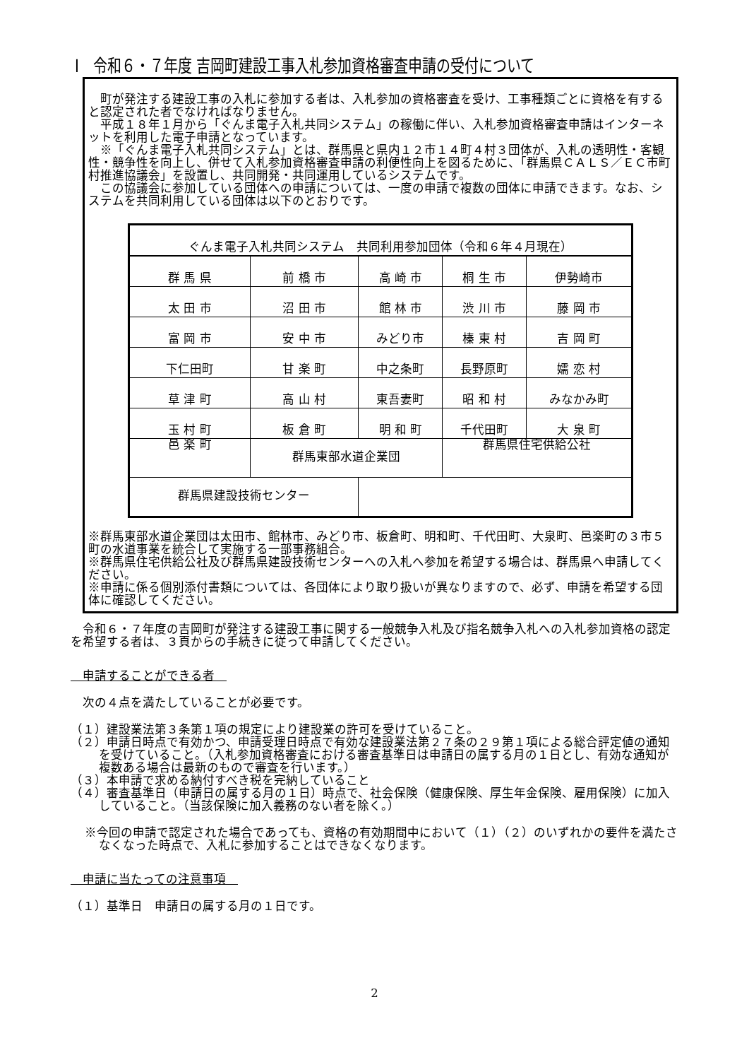Ⅰ　令和６・７年度 吉岡町建設工事入札参加資格審査申請の受付について
　町が発注する建設工事の入札に参加する者は、入札参加の資格審査を受け、工事種類ごとに資格を有すると認定された者でなければなりません。
　平成１８年１月から「ぐんま電子入札共同システム」の稼働に伴い、入札参加資格審査申請はインターネットを利用した電子申請となっています。
　※「ぐんま電子入札共同システム」とは、群馬県と県内１２市１４町４村３団体が、入札の透明性・客観性・競争性を向上し、併せて入札参加資格審査申請の利便性向上を図るために、「群馬県ＣＡＬＳ／ＥＣ市町村推進協議会」を設置し、共同開発・共同運用しているシステムです。
　この協議会に参加している団体への申請については、一度の申請で複数の団体に申請できます。なお、システムを共同利用している団体は以下のとおりです。
| ぐんま電子入札共同システム 共同利用参加団体（令和６年４月現在） | | | | |
| 群 馬 県 | 前 橋 市 | 高 崎 市 | 桐 生 市 | 伊勢崎市 |
| 太 田 市 | 沼 田 市 | 館 林 市 | 渋 川 市 | 藤 岡 市 |
| 富 岡 市 | 安 中 市 | みどり市 | 榛 東 村 | 吉 岡 町 |
| 下仁田町 | 甘 楽 町 | 中之条町 | 長野原町 | 嬬 恋 村 |
| 草 津 町 | 高 山 村 | 東吾妻町 | 昭 和 村 | みなかみ町 |
| 玉 村 町 | 板 倉 町 | 明 和 町 | 千代田町 | 大 泉 町 |
| 邑 楽 町 | 群馬東部水道企業団 | | 群馬県住宅供給公社 | |
| 群馬県建設技術センター | | | | |
※群馬東部水道企業団は太田市、館林市、みどり市、板倉町、明和町、千代田町、大泉町、邑楽町の３市５町の水道事業を統合して実施する一部事務組合。
※群馬県住宅供給公社及び群馬県建設技術センターへの入札へ参加を希望する場合は、群馬県へ申請してください。
※申請に係る個別添付書類については、各団体により取り扱いが異なりますので、必ず、申請を希望する団体に確認してください。
　令和６・７年度の吉岡町が発注する建設工事に関する一般競争入札及び指名競争入札への入札参加資格の認定を希望する者は、３頁からの手続きに従って申請してください。
　申請することができる者　
　次の４点を満たしていることが必要です。
（１）建設業法第３条第１項の規定により建設業の許可を受けていること。
（２）申請日時点で有効かつ、申請受理日時点で有効な建設業法第２７条の２９第１項による総合評定値の通知を受けていること。（入札参加資格審査における審査基準日は申請日の属する月の１日とし、有効な通知が複数ある場合は最新のもので審査を行います。）
（３）本申請で求める納付すべき税を完納していること
（４）審査基準日（申請日の属する月の１日）時点で、社会保険（健康保険、厚生年金保険、雇用保険）に加入していること。（当該保険に加入義務のない者を除く。）
※今回の申請で認定された場合であっても、資格の有効期間中において（１）（２）のいずれかの要件を満たさなくなった時点で、入札に参加することはできなくなります。
　申請に当たっての注意事項　
（１）基準日　申請日の属する月の１日です。
2